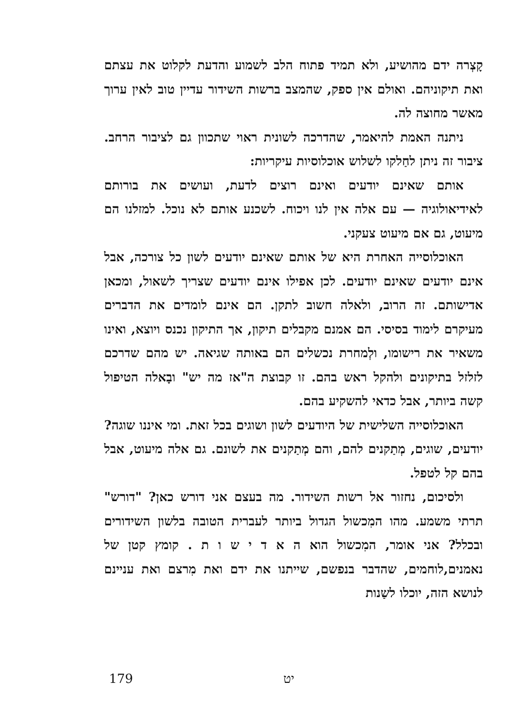קָצְרה ידם מהושיע, ולא תמיד פתוח הלב לשמוע והדעת לקלוט את עצתם ואת תיקוניהם. ואולם אין ספק, שהמצב ברשות השידור עדיין טוב לאין ערוך מאשר מחוצה לה.
ניתנה האמת להיאמר, שהדרכה לשונית ראוי שתכוון גם לציבור הרחב. ציבור זה ניתן לחַלקו לשלוש אוכלוסיות עיקריות:
אותם שאינם יודעים ואינם רוצים לדעת, ועושים את בורותם לאידיאולוגיה — עם אלה אין לנו ויכוח. לשכנע אותם לא נוכל. למזלנו הם מיעוט, גם אם מיעוט צעקני.
האוכלוסייה האחרת היא של אותם שאינם יודעים לשון כל צורכה, אבל אינם יודעים שאינם יודעים. לכן אפילו אינם יודעים שצריך לשאול, ומכאן אדישותם. זה הרוב, ולאלה חשוב לתקן. הם אינם לומדים את הדברים מעיקרם לימוד בסיסי. הם אמנם מקבלים תיקון, אך התיקון נכנס ויוצא, ואינו משאיר את רישומו, ולְמחרת נכשלים הם באותה שגיאה. יש מהם שדרכם לזלזל בתיקונים ולהקל ראש בהם. זו קבוצת ה"אז מה יש" ובָאלה הטיפול קשה ביותר, אבל כדאי להשקיע בהם.
האוכלוסייה השלישית של היודעים לשון ושוגים בכל זאת. ומי איננו שוגה? יודעים, שוגים, מְתַקנים להם, והם מְתַקנים את לשונם. גם אלה מיעוט, אבל בהם קל לטפל.
ולסיכום, נחזור אל רשות השידור. מה בעצם אני דורש כאן? "דורש" תרתי משמע. מהו המִכשול הגדול ביותר לעברית הטובה בלשון השידורים ובכלל? אני אומר, המִכשול הוא ה א ד י ש ו ת . קומץ קטן של נאמנים,לוחמים, שהדבר בנפשם, שייתנו את ידם ואת מִרצם ואת עניינם לנושא הזה, יוכלו לשַנות
179 יט